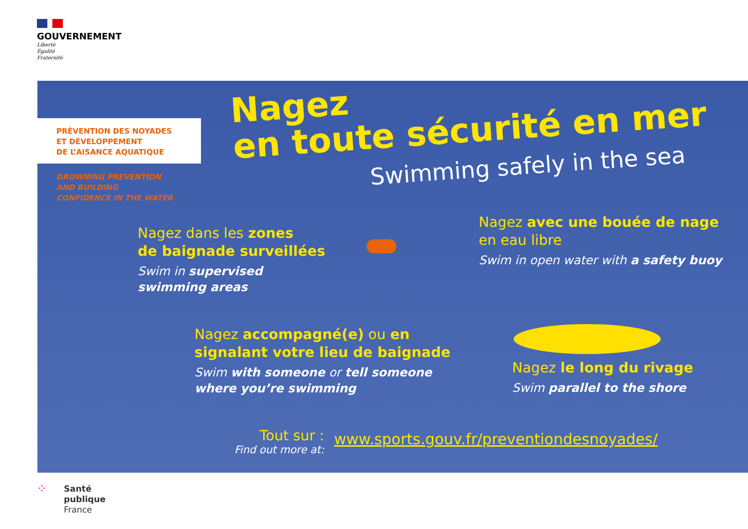GOUVERNEMENT
Liberté
Égalité
Fraternité
PRÉVENTION DES NOYADES
ET DÉVELOPPEMENT
DE L’AISANCE AQUATIQUE
DROWNING PREVENTION
AND BUILDING
CONFIDENCE IN THE WATER
Nagez
en toute sécurité en mer
Swimming safely in the sea
Nagez dans les zones
de baignade surveillées
Swim in supervised
swimming areas
Nagez avec une bouée de nage
en eau libre
Swim in open water with a safety buoy
Nagez accompagné(e) ou en
signalant votre lieu de baignade
Swim with someone or tell someone
where you’re swimming
Nagez le long du rivage
Swim parallel to the shore
Tout sur :
Find out more at:
www.sports.gouv.fr/preventiondesnoyades/
⁘
Santé
publique
France